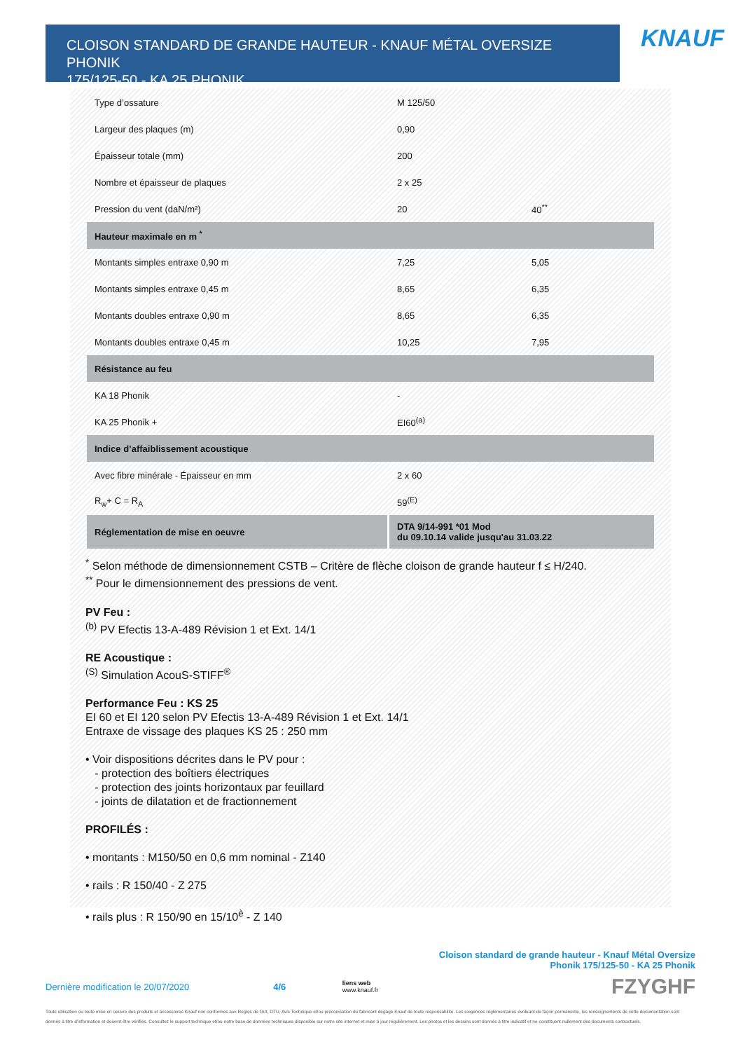CLOISON STANDARD DE GRANDE HAUTEUR - KNAUF MÉTAL OVERSIZE PHONIK
175/125-50 - KA 25 PHONIK
KNAUF
| Type d’ossature | M 125/50 | |
| Largeur des plaques (m) | 0,90 | |
| Épaisseur totale (mm) | 200 | |
| Nombre et épaisseur de plaques | 2 x 25 | |
| Pression du vent (daN/m²) | 20 | 40<sup>**</sup> |
| Hauteur maximale en m <sup>*</sup> | | |
| Montants simples entraxe 0,90 m | 7,25 | 5,05 |
| Montants simples entraxe 0,45 m | 8,65 | 6,35 |
| Montants doubles entraxe 0,90 m | 8,65 | 6,35 |
| Montants doubles entraxe 0,45 m | 10,25 | 7,95 |
| Résistance au feu | | |
| KA 18 Phonik | - | |
| KA 25 Phonik + | EI60<sup>(a)</sup> | |
| Indice d’affaiblissement acoustique | | |
| Avec fibre minérale - Épaisseur en mm | 2 x 60 | |
| R<sub>w</sub>+ C = R<sub>A</sub> | 59<sup>(E)</sup> | |
| Réglementation de mise en oeuvre | DTA 9/14-991 *01 Mod du 09.10.14 valide jusqu'au 31.03.22 | |
<sup>*</sup> Selon méthode de dimensionnement CSTB – Critère de flèche cloison de grande hauteur f ≤ H/240.
<sup>**</sup> Pour le dimensionnement des pressions de vent.
PV Feu :
<sup>(b)</sup> PV Efectis 13-A-489 Révision 1 et Ext. 14/1
RE Acoustique :
<sup>(S)</sup> Simulation AcouS-STIFF<sup>®</sup>
Performance Feu : KS 25
EI 60 et EI 120 selon PV Efectis 13-A-489 Révision 1 et Ext. 14/1
Entraxe de vissage des plaques KS 25 : 250 mm
• Voir dispositions décrites dans le PV pour :
- protection des boîtiers électriques
- protection des joints horizontaux par feuillard
- joints de dilatation et de fractionnement
PROFILÉS :
• montants : M150/50 en 0,6 mm nominal - Z140
• rails : R 150/40 - Z 275
• rails plus : R 150/90 en 15/10<sup>è</sup> - Z 140
Cloison standard de grande hauteur - Knauf Métal Oversize
Phonik 175/125-50 - KA 25 Phonik
Dernière modification le 20/07/2020 4/6 liens web
www.knauf.fr FZYGHF
Toute utilisation ou toute mise en oeuvre des produits et accessoires Knauf non conformes aux Règles de l'Art, DTU, Avis Technique et/ou préconisation du fabricant dégage Knauf de toute responsabilité. Les exigences réglementaires évoluant de façon permanente, les renseignements de cette documentation sont donnés à titre d'information et doivent être vérifiés. Consultez le support technique et/ou notre base de données techniques disponible sur notre site internet et mise à jour régulièrement. Les photos et les dessins sont donnés à titre indicatif et ne constituent nullement des documents contractuels.